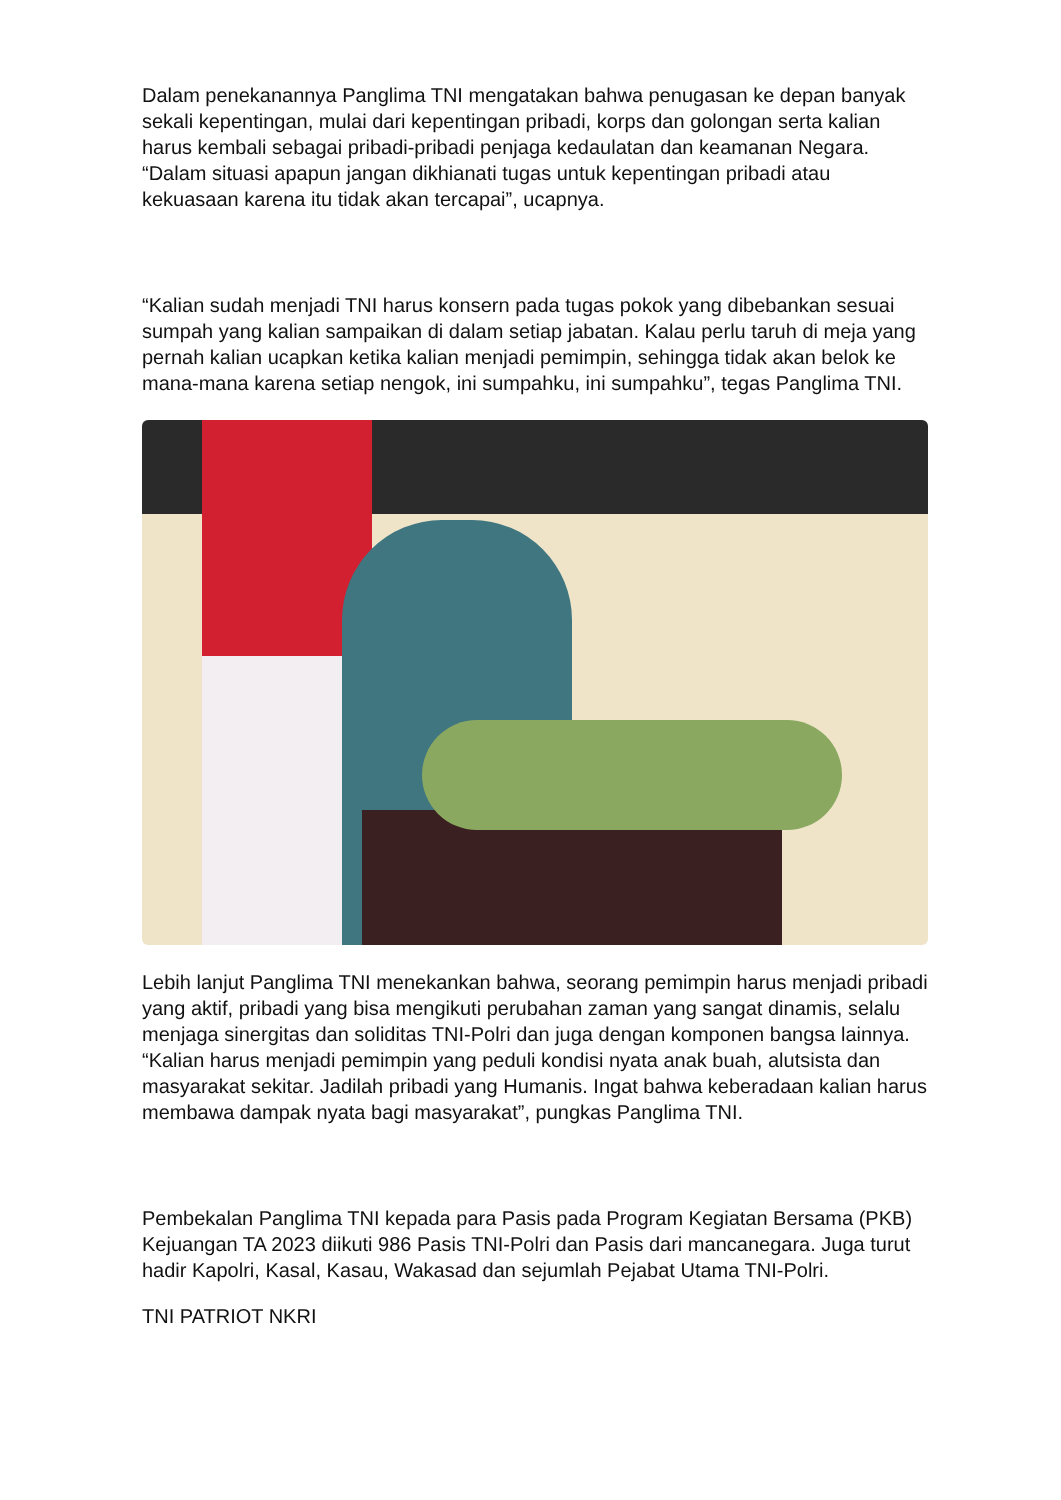Dalam penekanannya Panglima TNI mengatakan bahwa penugasan ke depan banyak sekali kepentingan, mulai dari kepentingan pribadi, korps dan golongan serta kalian harus kembali sebagai pribadi-pribadi penjaga kedaulatan dan keamanan Negara. “Dalam situasi apapun jangan dikhianati tugas untuk kepentingan pribadi atau kekuasaan karena itu tidak akan tercapai”, ucapnya.
“Kalian sudah menjadi TNI harus konsern pada tugas pokok yang dibebankan sesuai sumpah yang kalian sampaikan di dalam setiap jabatan. Kalau perlu taruh di meja yang pernah kalian ucapkan ketika kalian menjadi pemimpin, sehingga tidak akan belok ke mana-mana karena setiap nengok, ini sumpahku, ini sumpahku”, tegas Panglima TNI.
Lebih lanjut Panglima TNI menekankan bahwa, seorang pemimpin harus menjadi pribadi yang aktif, pribadi yang bisa mengikuti perubahan zaman yang sangat dinamis, selalu menjaga sinergitas dan soliditas TNI-Polri dan juga dengan komponen bangsa lainnya. “Kalian harus menjadi pemimpin yang peduli kondisi nyata anak buah, alutsista dan masyarakat sekitar. Jadilah pribadi yang Humanis. Ingat bahwa keberadaan kalian harus membawa dampak nyata bagi masyarakat”, pungkas Panglima TNI.
Pembekalan Panglima TNI kepada para Pasis pada Program Kegiatan Bersama (PKB) Kejuangan TA 2023 diikuti 986 Pasis TNI-Polri dan Pasis dari mancanegara. Juga turut hadir Kapolri, Kasal, Kasau, Wakasad dan sejumlah Pejabat Utama TNI-Polri.
TNI PATRIOT NKRI